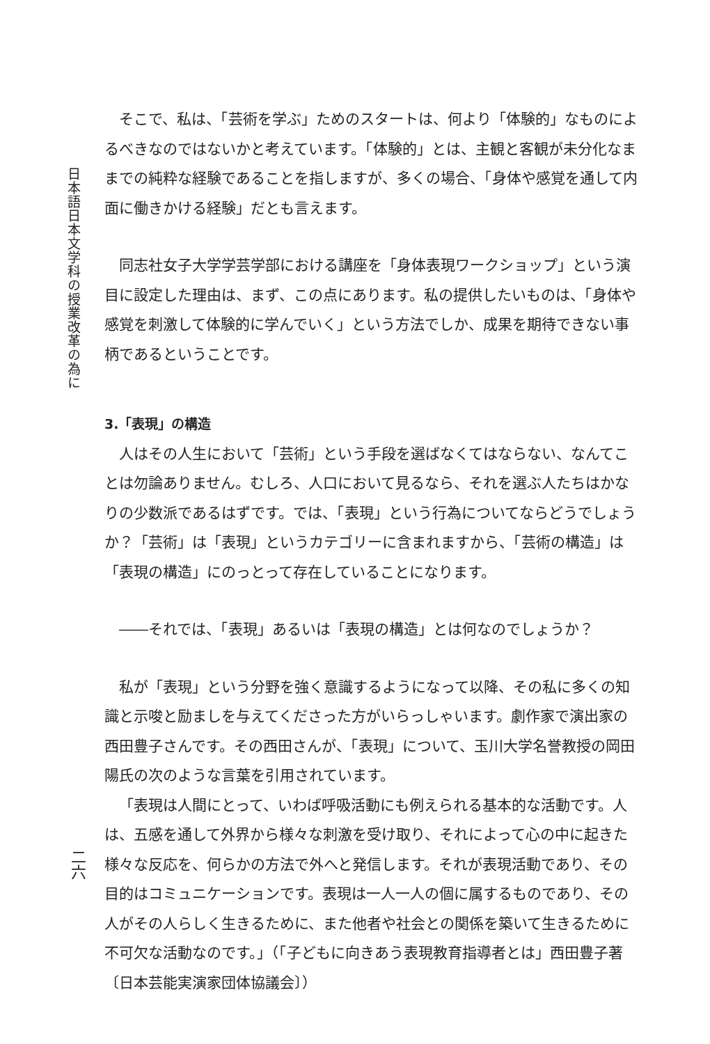日本語日本文学科の授業改革の為に
二六
そこで、私は、「芸術を学ぶ」ためのスタートは、何より「体験的」なものによるべきなのではないかと考えています。「体験的」とは、主観と客観が未分化なままでの純粋な経験であることを指しますが、多くの場合、「身体や感覚を通して内面に働きかける経験」だとも言えます。
同志社女子大学学芸学部における講座を「身体表現ワークショップ」という演目に設定した理由は、まず、この点にあります。私の提供したいものは、「身体や感覚を刺激して体験的に学んでいく」という方法でしか、成果を期待できない事柄であるということです。
3.「表現」の構造
人はその人生において「芸術」という手段を選ばなくてはならない、なんてことは勿論ありません。むしろ、人口において見るなら、それを選ぶ人たちはかなりの少数派であるはずです。では、「表現」という行為についてならどうでしょうか？「芸術」は「表現」というカテゴリーに含まれますから、「芸術の構造」は「表現の構造」にのっとって存在していることになります。
――それでは、「表現」あるいは「表現の構造」とは何なのでしょうか？
私が「表現」という分野を強く意識するようになって以降、その私に多くの知識と示唆と励ましを与えてくださった方がいらっしゃいます。劇作家で演出家の西田豊子さんです。その西田さんが、「表現」について、玉川大学名誉教授の岡田陽氏の次のような言葉を引用されています。
「表現は人間にとって、いわば呼吸活動にも例えられる基本的な活動です。人は、五感を通して外界から様々な刺激を受け取り、それによって心の中に起きた様々な反応を、何らかの方法で外へと発信します。それが表現活動であり、その目的はコミュニケーションです。表現は一人一人の個に属するものであり、その人がその人らしく生きるために、また他者や社会との関係を築いて生きるために不可欠な活動なのです。」（「子どもに向きあう表現教育指導者とは」西田豊子著〔日本芸能実演家団体協議会〕）